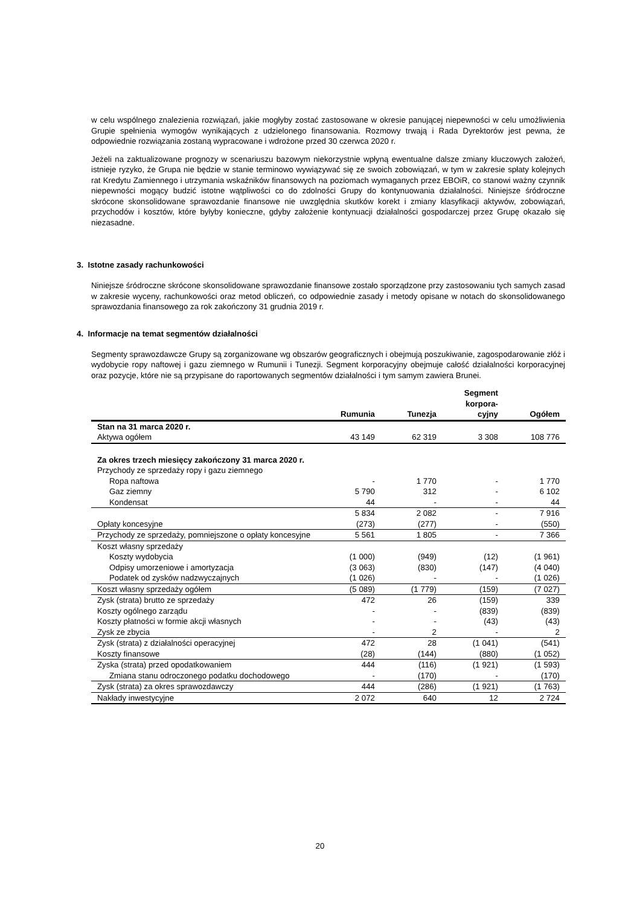w celu wspólnego znalezienia rozwiązań, jakie mogłyby zostać zastosowane w okresie panującej niepewności w celu umożliwienia Grupie spełnienia wymogów wynikających z udzielonego finansowania. Rozmowy trwają i Rada Dyrektorów jest pewna, że odpowiednie rozwiązania zostaną wypracowane i wdrożone przed 30 czerwca 2020 r.
Jeżeli na zaktualizowane prognozy w scenariuszu bazowym niekorzystnie wpłyną ewentualne dalsze zmiany kluczowych założeń, istnieje ryzyko, że Grupa nie będzie w stanie terminowo wywiązywać się ze swoich zobowiązań, w tym w zakresie spłaty kolejnych rat Kredytu Zamiennego i utrzymania wskaźników finansowych na poziomach wymaganych przez EBOiR, co stanowi ważny czynnik niepewności mogący budzić istotne wątpliwości co do zdolności Grupy do kontynuowania działalności. Niniejsze śródroczne skrócone skonsolidowane sprawozdanie finansowe nie uwzględnia skutków korekt i zmiany klasyfikacji aktywów, zobowiązań, przychodów i kosztów, które byłyby konieczne, gdyby założenie kontynuacji działalności gospodarczej przez Grupę okazało się niezasadne.
3. Istotne zasady rachunkowości
Niniejsze śródroczne skrócone skonsolidowane sprawozdanie finansowe zostało sporządzone przy zastosowaniu tych samych zasad w zakresie wyceny, rachunkowości oraz metod obliczeń, co odpowiednie zasady i metody opisane w notach do skonsolidowanego sprawozdania finansowego za rok zakończony 31 grudnia 2019 r.
4. Informacje na temat segmentów działalności
Segmenty sprawozdawcze Grupy są zorganizowane wg obszarów geograficznych i obejmują poszukiwanie, zagospodarowanie złóż i wydobycie ropy naftowej i gazu ziemnego w Rumunii i Tunezji. Segment korporacyjny obejmuje całość działalności korporacyjnej oraz pozycje, które nie są przypisane do raportowanych segmentów działalności i tym samym zawiera Brunei.
| | Rumunia | Tunezja | Segment korpora-cyjny | Ogółem |
| --- | --- | --- | --- | --- |
| Stan na 31 marca 2020 r. | | | | |
| Aktywa ogółem | 43 149 | 62 319 | 3 308 | 108 776 |
| Za okres trzech miesięcy zakończony 31 marca 2020 r. | | | | |
| Przychody ze sprzedaży ropy i gazu ziemnego | | | | |
| Ropa naftowa | - | 1 770 | - | 1 770 |
| Gaz ziemny | 5 790 | 312 | - | 6 102 |
| Kondensat | 44 | - | - | 44 |
| | 5 834 | 2 082 | - | 7 916 |
| Opłaty koncesyjne | (273) | (277) | - | (550) |
| Przychody ze sprzedaży, pomniejszone o opłaty koncesyjne | 5 561 | 1 805 | - | 7 366 |
| Koszt własny sprzedaży | | | | |
| Koszty wydobycia | (1 000) | (949) | (12) | (1 961) |
| Odpisy umorzeniowe i amortyzacja | (3 063) | (830) | (147) | (4 040) |
| Podatek od zysków nadzwyczajnych | (1 026) | - | - | (1 026) |
| Koszt własny sprzedaży ogółem | (5 089) | (1 779) | (159) | (7 027) |
| Zysk (strata) brutto ze sprzedaży | 472 | 26 | (159) | 339 |
| Koszty ogólnego zarządu | - | - | (839) | (839) |
| Koszty płatności w formie akcji własnych | - | - | (43) | (43) |
| Zysk ze zbycia | - | 2 | - | 2 |
| Zysk (strata) z działalności operacyjnej | 472 | 28 | (1 041) | (541) |
| Koszty finansowe | (28) | (144) | (880) | (1 052) |
| Zyska (strata) przed opodatkowaniem | 444 | (116) | (1 921) | (1 593) |
| Zmiana stanu odroczonego podatku dochodowego | - | (170) | - | (170) |
| Zysk (strata) za okres sprawozdawczy | 444 | (286) | (1 921) | (1 763) |
| Nakłady inwestycyjne | 2 072 | 640 | 12 | 2 724 |
20